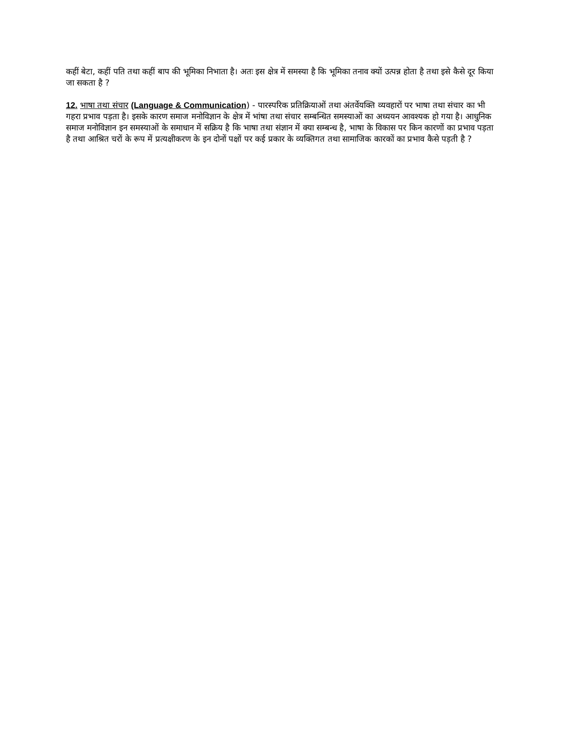कहीं बेटा, कहीं पति तथा कहीं बाप की भूमिका निभाता है। अतः इस क्षेत्र में समस्या है कि भूमिका तनाव क्यों उत्पन्न होता है तथा इसे कैसे दूर किया जा सकता है ?
12. भाषा तथा संचार (Language & Communication) - पारस्परिक प्रतिक्रियाओं तथा अंतर्वेयक्ति व्यवहारों पर भाषा तथा संचार का भी गहरा प्रभाव पड़ता है। इसके कारण समाज मनोविज्ञान के क्षेत्र में भांषा तथा संचार सम्बन्धित समस्याओं का अध्ययन आवश्यक हो गया है। आधुनिक समाज मनोविज्ञान इन समस्याओं के समाधान में सक्रिय है कि भाषा तथा संज्ञान में क्या सम्बन्ध है, भाषा के विकास पर किन कारणों का प्रभाव पड़ता है तथा आश्रित चरों के रूप में प्रत्यक्षीकरण के इन दोनों पक्षों पर कई प्रकार के व्यक्तिगत तथा सामाजिक कारकों का प्रभाव कैसे पड़ती है ?